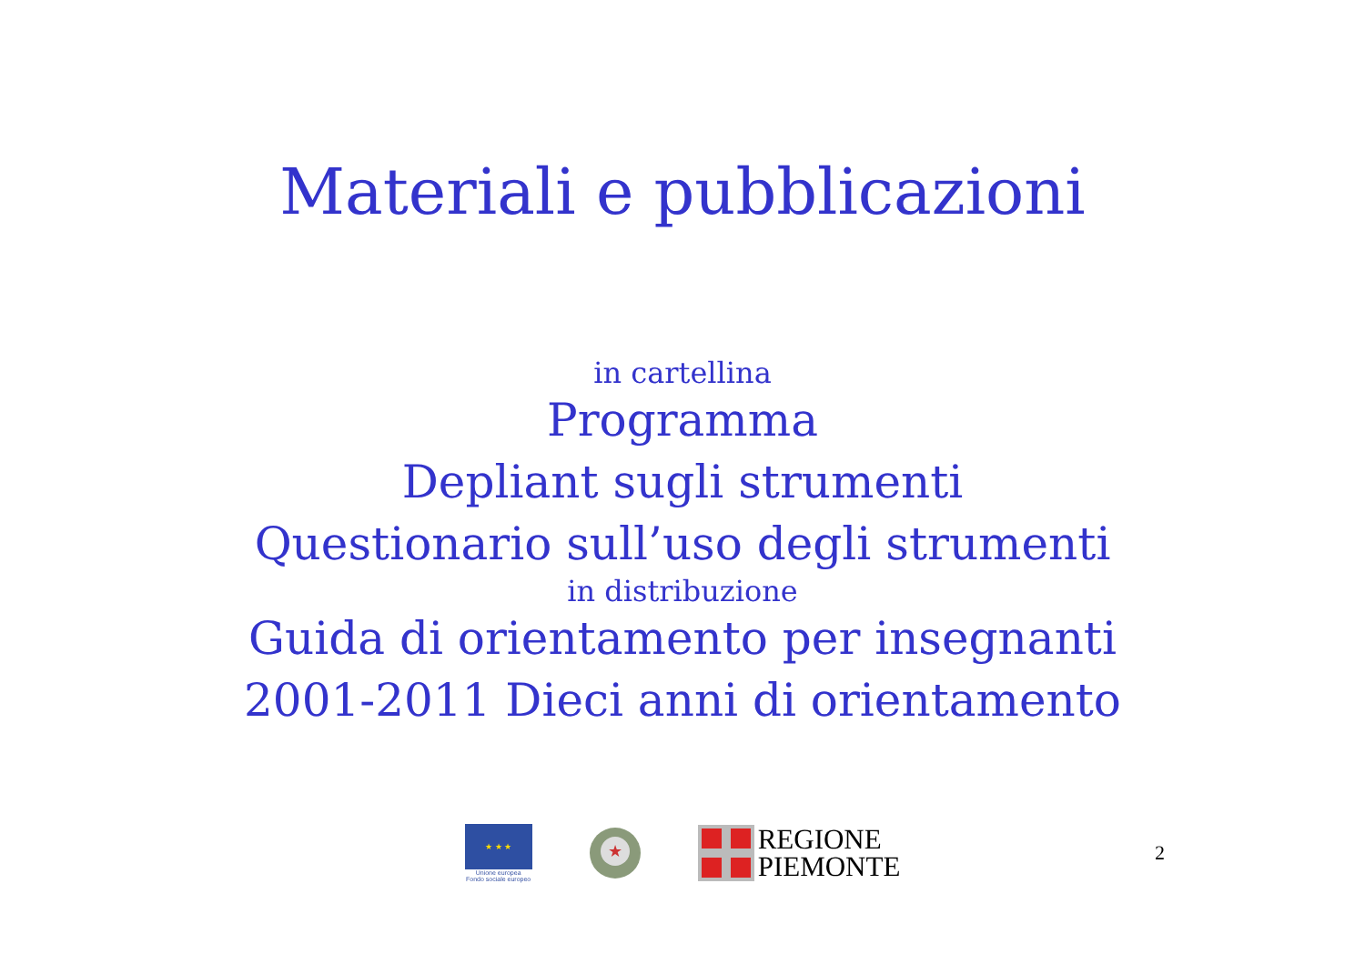Materiali e pubblicazioni
in cartellina
Programma
Depliant sugli strumenti
Questionario sull’uso degli strumenti
in distribuzione
Guida di orientamento per insegnanti
2001-2011 Dieci anni di orientamento
★ ★ ★
Unione europea
Fondo sociale europeo
★
REGIONE
PIEMONTE
2